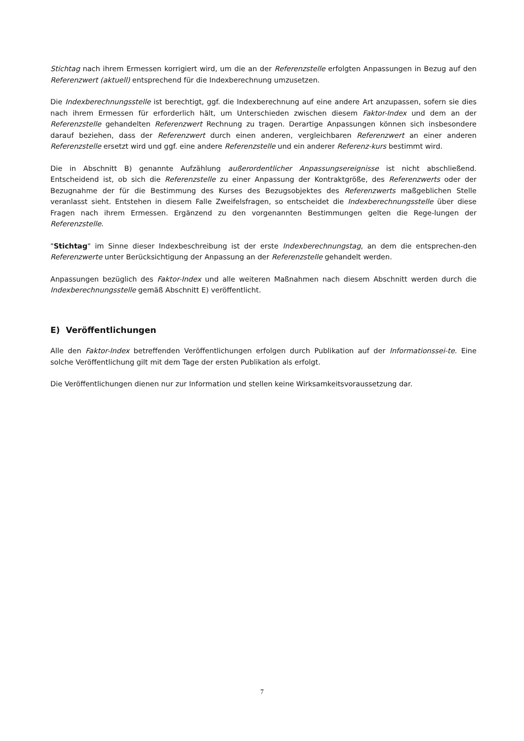Stichtag nach ihrem Ermessen korrigiert wird, um die an der Referenzstelle erfolgten Anpassungen in Bezug auf den Referenzwert (aktuell) entsprechend für die Indexberechnung umzusetzen.
Die Indexberechnungsstelle ist berechtigt, ggf. die Indexberechnung auf eine andere Art anzupassen, sofern sie dies nach ihrem Ermessen für erforderlich hält, um Unterschieden zwischen diesem Faktor-Index und dem an der Referenzstelle gehandelten Referenzwert Rechnung zu tragen. Derartige Anpassungen können sich insbesondere darauf beziehen, dass der Referenzwert durch einen anderen, vergleichbaren Referenzwert an einer anderen Referenzstelle ersetzt wird und ggf. eine andere Referenzstelle und ein anderer Referenz-kurs bestimmt wird.
Die in Abschnitt B) genannte Aufzählung außerordentlicher Anpassungsereignisse ist nicht abschließend. Entscheidend ist, ob sich die Referenzstelle zu einer Anpassung der Kontraktgröße, des Referenzwerts oder der Bezugnahme der für die Bestimmung des Kurses des Bezugsobjektes des Referenzwerts maßgeblichen Stelle veranlasst sieht. Entstehen in diesem Falle Zweifelsfragen, so entscheidet die Indexberechnungsstelle über diese Fragen nach ihrem Ermessen. Ergänzend zu den vorgenannten Bestimmungen gelten die Rege-lungen der Referenzstelle.
"Stichtag" im Sinne dieser Indexbeschreibung ist der erste Indexberechnungstag, an dem die entsprechen-den Referenzwerte unter Berücksichtigung der Anpassung an der Referenzstelle gehandelt werden.
Anpassungen bezüglich des Faktor-Index und alle weiteren Maßnahmen nach diesem Abschnitt werden durch die Indexberechnungsstelle gemäß Abschnitt E) veröffentlicht.
E) Veröffentlichungen
Alle den Faktor-Index betreffenden Veröffentlichungen erfolgen durch Publikation auf der Informationssei-te. Eine solche Veröffentlichung gilt mit dem Tage der ersten Publikation als erfolgt.
Die Veröffentlichungen dienen nur zur Information und stellen keine Wirksamkeitsvoraussetzung dar.
7